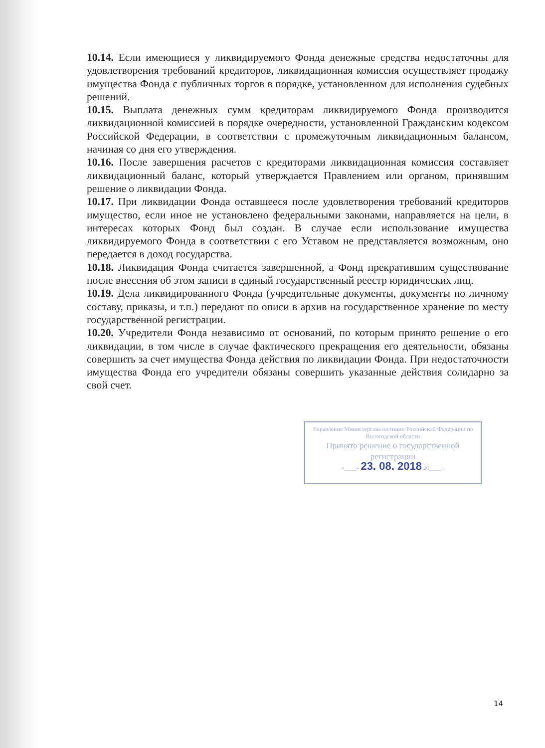10.14. Если имеющиеся у ликвидируемого Фонда денежные средства недостаточны для удовлетворения требований кредиторов, ликвидационная комиссия осуществляет продажу имущества Фонда с публичных торгов в порядке, установленном для исполнения судебных решений.
10.15. Выплата денежных сумм кредиторам ликвидируемого Фонда производится ликвидационной комиссией в порядке очередности, установленной Гражданским кодексом Российской Федерации, в соответствии с промежуточным ликвидационным балансом, начиная со дня его утверждения.
10.16. После завершения расчетов с кредиторами ликвидационная комиссия составляет ликвидационный баланс, который утверждается Правлением или органом, принявшим решение о ликвидации Фонда.
10.17. При ликвидации Фонда оставшееся после удовлетворения требований кредиторов имущество, если иное не установлено федеральными законами, направляется на цели, в интересах которых Фонд был создан. В случае если использование имущества ликвидируемого Фонда в соответствии с его Уставом не представляется возможным, оно передается в доход государства.
10.18. Ликвидация Фонда считается завершенной, а Фонд прекратившим существование после внесения об этом записи в единый государственный реестр юридических лиц.
10.19. Дела ликвидированного Фонда (учредительные документы, документы по личному составу, приказы, и т.п.) передают по описи в архив на государственное хранение по месту государственной регистрации.
10.20. Учредители Фонда независимо от оснований, по которым принято решение о его ликвидации, в том числе в случае фактического прекращения его деятельности, обязаны совершить за счет имущества Фонда действия по ликвидации Фонда. При недостаточности имущества Фонда его учредители обязаны совершить указанные действия солидарно за свой счет.
Управление Министерства юстиции Российской Федерации по Вологодской области
Принято решение о государственной регистрации
«____» 23. 08. 2018 20____г.
14